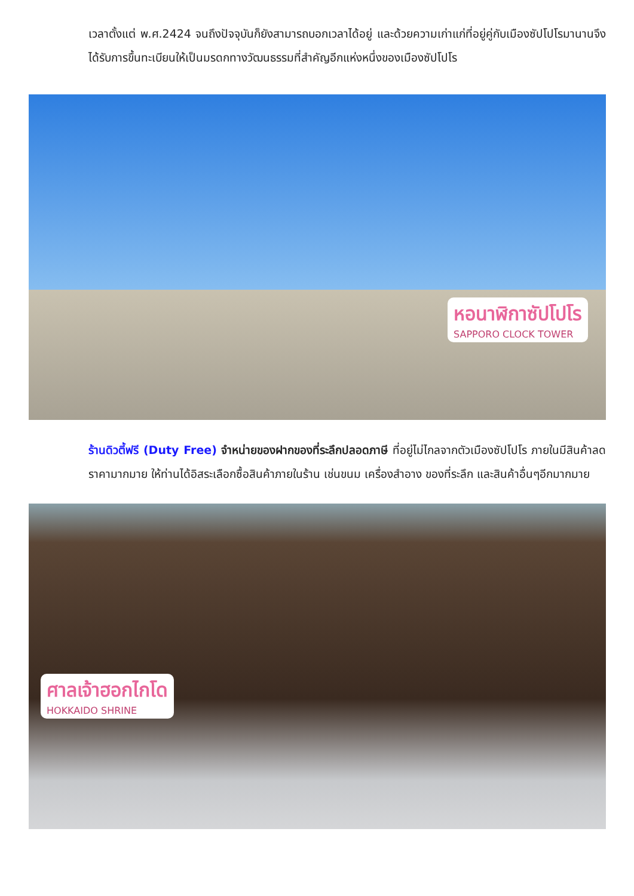เวลาตั้งแต่ พ.ศ.2424 จนถึงปัจจุบันก็ยังสามารถบอกเวลาได้อยู่ และด้วยความเก่าแก่ที่อยู่คู่กับเมืองซัปโปโรมานานจึงได้รับการขึ้นทะเบียนให้เป็นมรดกทางวัฒนธรรมที่สำคัญอีกแห่งหนึ่งของเมืองซัปโปโร
หอนาฬิกาซัปโปโร
SAPPORO CLOCK TOWER
ร้านดิวตี้ฟรี (Duty Free) จำหน่ายของฝากของที่ระลึกปลอดภาษี ที่อยู่ไม่ไกลจากตัวเมืองซัปโปโร ภายในมีสินค้าลดราคามากมาย ให้ท่านได้อิสระเลือกซื้อสินค้าภายในร้าน เช่นขนม เครื่องสำอาง ของที่ระลึก และสินค้าอื่นๆอีกมากมาย
ศาลเจ้าฮอกไกโด
HOKKAIDO SHRINE